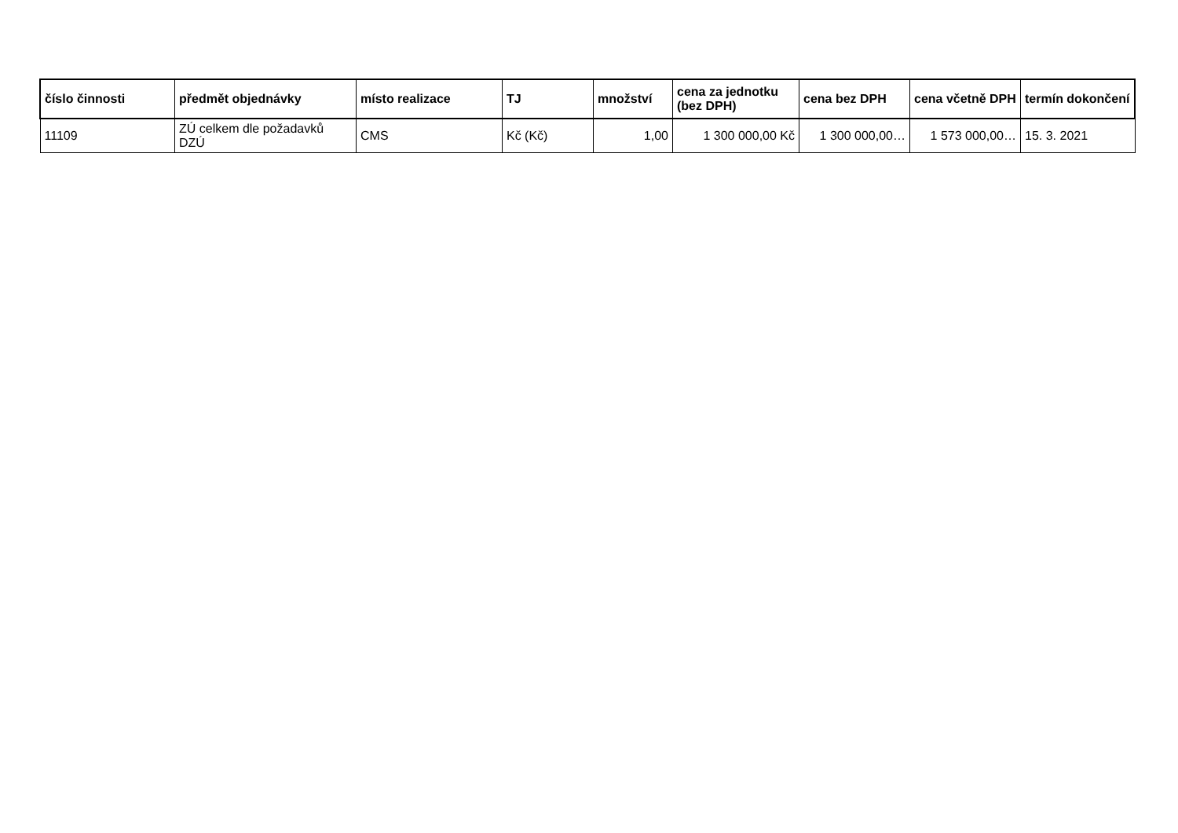| číslo činnosti | předmět objednávky | místo realizace | TJ | množství | cena za jednotku (bez DPH) | cena bez DPH | cena včetně DPH | termín dokončení |
| --- | --- | --- | --- | --- | --- | --- | --- | --- |
| 11109 | ZÚ celkem dle požadavků DZÚ | CMS | Kč (Kč) | 1,00 | 1 300 000,00 Kč | 1 300 000,00… | 1 573 000,00… | 15. 3. 2021 |